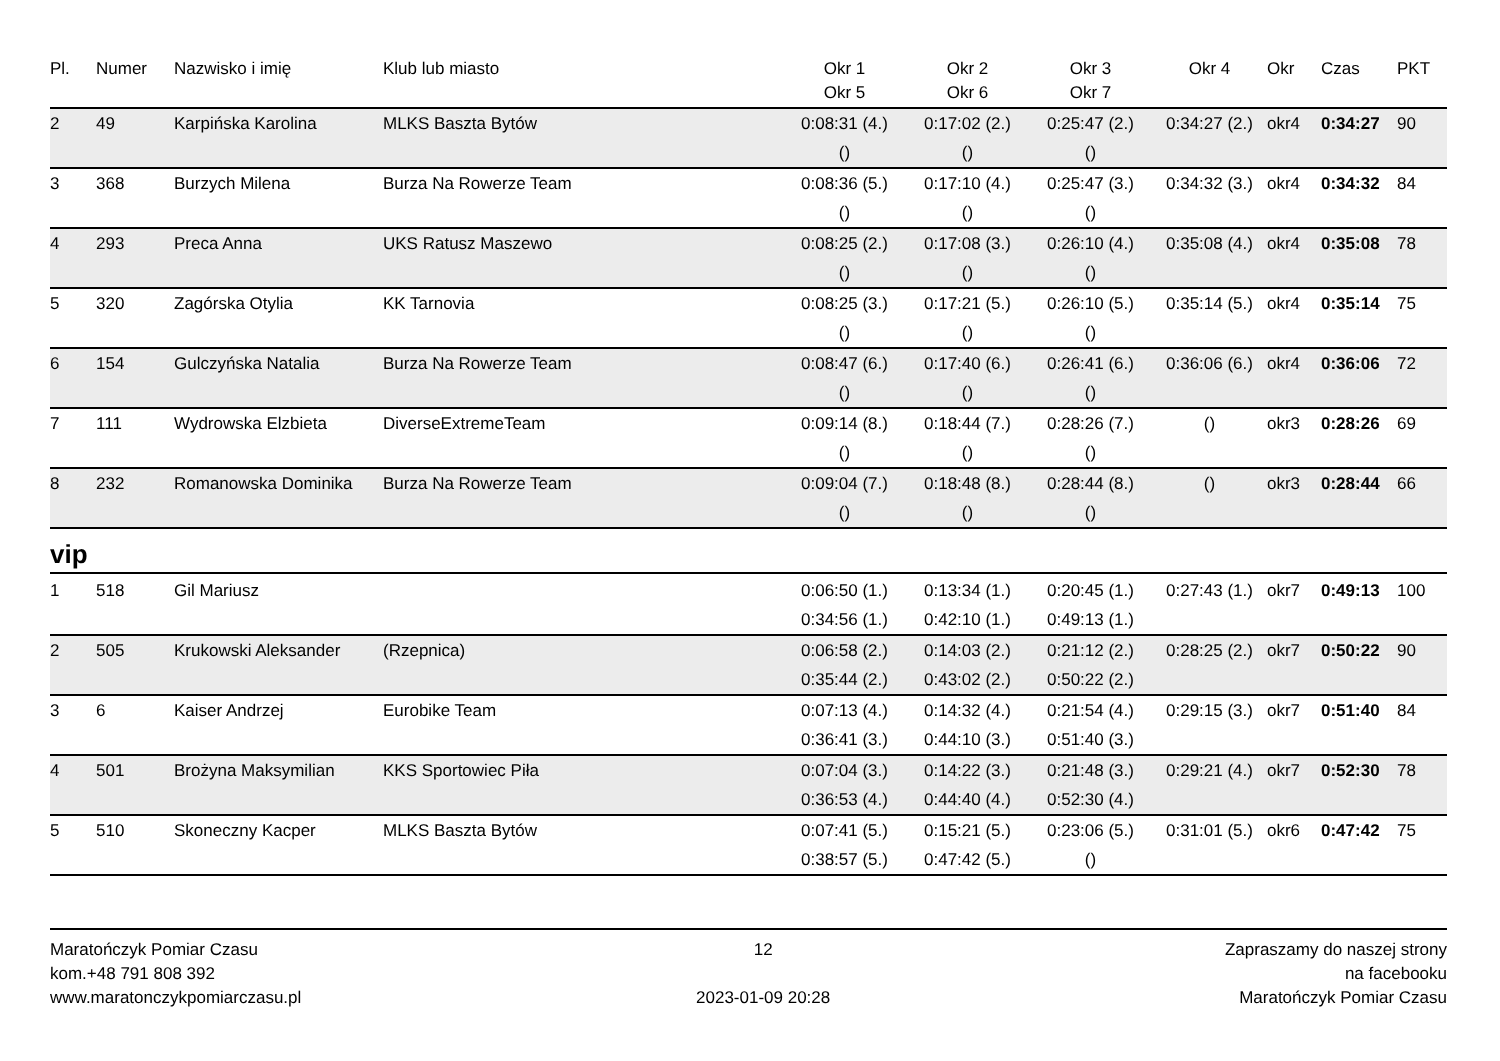| Pl. | Numer | Nazwisko i imię | Klub lub miasto | Okr 1 Okr 5 | Okr 2 Okr 6 | Okr 3 Okr 7 | Okr 4 | Okr | Czas | PKT |
| --- | --- | --- | --- | --- | --- | --- | --- | --- | --- | --- |
| 2 | 49 | Karpińska Karolina | MLKS Baszta Bytów | 0:08:31 (4.) | 0:17:02 (2.) | 0:25:47 (2.) | 0:34:27 (2.) | okr4 | 0:34:27 | 90 |
| | | | | () | () | () | | | | |
| 3 | 368 | Burzych Milena | Burza Na Rowerze Team | 0:08:36 (5.) | 0:17:10 (4.) | 0:25:47 (3.) | 0:34:32 (3.) | okr4 | 0:34:32 | 84 |
| | | | | () | () | () | | | | |
| 4 | 293 | Preca Anna | UKS Ratusz Maszewo | 0:08:25 (2.) | 0:17:08 (3.) | 0:26:10 (4.) | 0:35:08 (4.) | okr4 | 0:35:08 | 78 |
| | | | | () | () | () | | | | |
| 5 | 320 | Zagórska Otylia | KK Tarnovia | 0:08:25 (3.) | 0:17:21 (5.) | 0:26:10 (5.) | 0:35:14 (5.) | okr4 | 0:35:14 | 75 |
| | | | | () | () | () | | | | |
| 6 | 154 | Gulczyńska Natalia | Burza Na Rowerze Team | 0:08:47 (6.) | 0:17:40 (6.) | 0:26:41 (6.) | 0:36:06 (6.) | okr4 | 0:36:06 | 72 |
| | | | | () | () | () | | | | |
| 7 | 111 | Wydrowska Elzbieta | DiverseExtremeTeam | 0:09:14 (8.) | 0:18:44 (7.) | 0:28:26 (7.) | () | okr3 | 0:28:26 | 69 |
| | | | | () | () | () | | | | |
| 8 | 232 | Romanowska Dominika | Burza Na Rowerze Team | 0:09:04 (7.) | 0:18:48 (8.) | 0:28:44 (8.) | () | okr3 | 0:28:44 | 66 |
| | | | | () | () | () | | | | |
vip
| 1 | 518 | Gil Mariusz | | 0:06:50 (1.) | 0:13:34 (1.) | 0:20:45 (1.) | 0:27:43 (1.) | okr7 | 0:49:13 | 100 |
| | | | | 0:34:56 (1.) | 0:42:10 (1.) | 0:49:13 (1.) | | | | |
| 2 | 505 | Krukowski Aleksander | (Rzepnica) | 0:06:58 (2.) | 0:14:03 (2.) | 0:21:12 (2.) | 0:28:25 (2.) | okr7 | 0:50:22 | 90 |
| | | | | 0:35:44 (2.) | 0:43:02 (2.) | 0:50:22 (2.) | | | | |
| 3 | 6 | Kaiser Andrzej | Eurobike Team | 0:07:13 (4.) | 0:14:32 (4.) | 0:21:54 (4.) | 0:29:15 (3.) | okr7 | 0:51:40 | 84 |
| | | | | 0:36:41 (3.) | 0:44:10 (3.) | 0:51:40 (3.) | | | | |
| 4 | 501 | Brożyna Maksymilian | KKS Sportowiec Piła | 0:07:04 (3.) | 0:14:22 (3.) | 0:21:48 (3.) | 0:29:21 (4.) | okr7 | 0:52:30 | 78 |
| | | | | 0:36:53 (4.) | 0:44:40 (4.) | 0:52:30 (4.) | | | | |
| 5 | 510 | Skoneczny Kacper | MLKS Baszta Bytów | 0:07:41 (5.) | 0:15:21 (5.) | 0:23:06 (5.) | 0:31:01 (5.) | okr6 | 0:47:42 | 75 |
| | | | | 0:38:57 (5.) | 0:47:42 (5.) | () | | | | |
Maratończyk Pomiar Czasu
kom.+48 791 808 392
www.maratonczykpomiarczasu.pl
12
2023-01-09 20:28
Zapraszamy do naszej strony
na facebooku
Maratończyk Pomiar Czasu